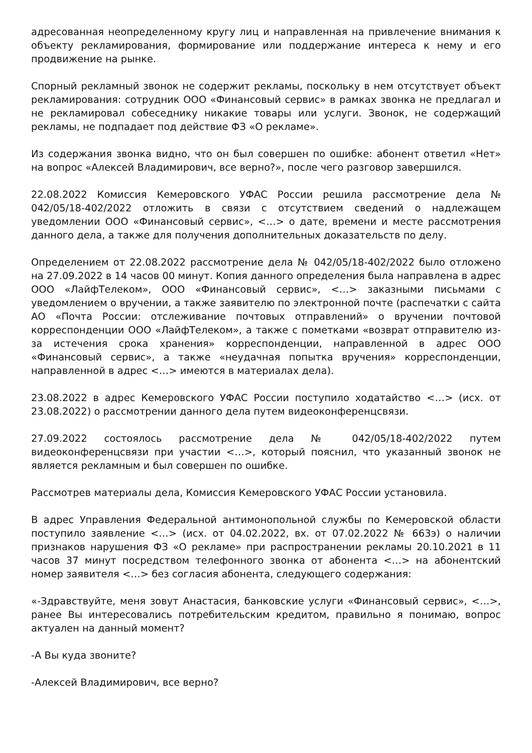адресованная неопределенному кругу лиц и направленная на привлечение внимания к объекту рекламирования, формирование или поддержание интереса к нему и его продвижение на рынке.
Спорный рекламный звонок не содержит рекламы, поскольку в нем отсутствует объект рекламирования: сотрудник ООО «Финансовый сервис» в рамках звонка не предлагал и не рекламировал собеседнику никакие товары или услуги. Звонок, не содержащий рекламы, не подпадает под действие ФЗ «О рекламе».
Из содержания звонка видно, что он был совершен по ошибке: абонент ответил «Нет» на вопрос «Алексей Владимирович, все верно?», после чего разговор завершился.
22.08.2022 Комиссия Кемеровского УФАС России решила рассмотрение дела № 042/05/18-402/2022 отложить в связи с отсутствием сведений о надлежащем уведомлении ООО «Финансовый сервис», <…> о дате, времени и месте рассмотрения данного дела, а также для получения дополнительных доказательств по делу.
Определением от 22.08.2022 рассмотрение дела № 042/05/18-402/2022 было отложено на 27.09.2022 в 14 часов 00 минут. Копия данного определения была направлена в адрес ООО «ЛайфТелеком», ООО «Финансовый сервис», <…> заказными письмами с уведомлением о вручении, а также заявителю по электронной почте (распечатки с сайта АО «Почта России: отслеживание почтовых отправлений» о вручении почтовой корреспонденции ООО «ЛайфТелеком», а также с пометками «возврат отправителю из-за истечения срока хранения» корреспонденции, направленной в адрес ООО «Финансовый сервис», а также «неудачная попытка вручения» корреспонденции, направленной в адрес <…> имеются в материалах дела).
23.08.2022 в адрес Кемеровского УФАС России поступило ходатайство <…> (исх. от 23.08.2022) о рассмотрении данного дела путем видеоконференцсвязи.
27.09.2022 состоялось рассмотрение дела № 042/05/18-402/2022 путем видеоконференцсвязи при участии <…>, который пояснил, что указанный звонок не является рекламным и был совершен по ошибке.
Рассмотрев материалы дела, Комиссия Кемеровского УФАС России установила.
В адрес Управления Федеральной антимонопольной службы по Кемеровской области поступило заявление <…> (исх. от 04.02.2022, вх. от 07.02.2022 № 663э) о наличии признаков нарушения ФЗ «О рекламе» при распространении рекламы 20.10.2021 в 11 часов 37 минут посредством телефонного звонка от абонента <…> на абонентский номер заявителя <…> без согласия абонента, следующего содержания:
«-Здравствуйте, меня зовут Анастасия, банковские услуги «Финансовый сервис», <…>, ранее Вы интересовались потребительским кредитом, правильно я понимаю, вопрос актуален на данный момент?
-А Вы куда звоните?
-Алексей Владимирович, все верно?